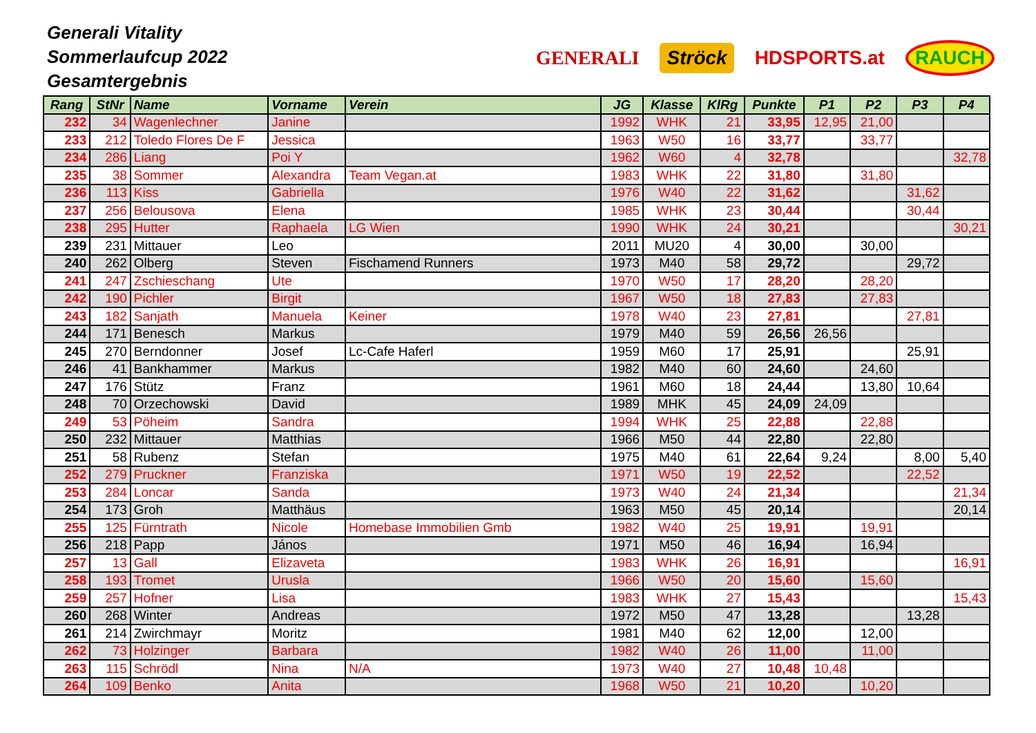Generali Vitality
Sommerlaufcup 2022
Gesamtergebnis
GENERALI Ströck HDSPORTS.at RAUCH
| Rang | StNr | Name | Vorname | Verein | JG | Klasse | KlRg | Punkte | P1 | P2 | P3 | P4 |
| --- | --- | --- | --- | --- | --- | --- | --- | --- | --- | --- | --- | --- |
| 232 | 34 | Wagenlechner | Janine | | 1992 | WHK | 21 | 33,95 | 12,95 | 21,00 | | |
| 233 | 212 | Toledo Flores De F | Jessica | | 1963 | W50 | 16 | 33,77 | | 33,77 | | |
| 234 | 286 | Liang | Poi Y | | 1962 | W60 | 4 | 32,78 | | | | 32,78 |
| 235 | 38 | Sommer | Alexandra | Team Vegan.at | 1983 | WHK | 22 | 31,80 | | 31,80 | | |
| 236 | 113 | Kiss | Gabriella | | 1976 | W40 | 22 | 31,62 | | | 31,62 | |
| 237 | 256 | Belousova | Elena | | 1985 | WHK | 23 | 30,44 | | | 30,44 | |
| 238 | 295 | Hutter | Raphaela | LG Wien | 1990 | WHK | 24 | 30,21 | | | | 30,21 |
| 239 | 231 | Mittauer | Leo | | 2011 | MU20 | 4 | 30,00 | | 30,00 | | |
| 240 | 262 | Olberg | Steven | Fischamend Runners | 1973 | M40 | 58 | 29,72 | | | 29,72 | |
| 241 | 247 | Zschieschang | Ute | | 1970 | W50 | 17 | 28,20 | | 28,20 | | |
| 242 | 190 | Pichler | Birgit | | 1967 | W50 | 18 | 27,83 | | 27,83 | | |
| 243 | 182 | Sanjath | Manuela | Keiner | 1978 | W40 | 23 | 27,81 | | | 27,81 | |
| 244 | 171 | Benesch | Markus | | 1979 | M40 | 59 | 26,56 | 26,56 | | | |
| 245 | 270 | Berndonner | Josef | Lc-Cafe Haferl | 1959 | M60 | 17 | 25,91 | | | 25,91 | |
| 246 | 41 | Bankhammer | Markus | | 1982 | M40 | 60 | 24,60 | | 24,60 | | |
| 247 | 176 | Stütz | Franz | | 1961 | M60 | 18 | 24,44 | | 13,80 | 10,64 | |
| 248 | 70 | Orzechowski | David | | 1989 | MHK | 45 | 24,09 | 24,09 | | | |
| 249 | 53 | Pöheim | Sandra | | 1994 | WHK | 25 | 22,88 | | 22,88 | | |
| 250 | 232 | Mittauer | Matthias | | 1966 | M50 | 44 | 22,80 | | 22,80 | | |
| 251 | 58 | Rubenz | Stefan | | 1975 | M40 | 61 | 22,64 | 9,24 | | 8,00 | 5,40 |
| 252 | 279 | Pruckner | Franziska | | 1971 | W50 | 19 | 22,52 | | | 22,52 | |
| 253 | 284 | Loncar | Sanda | | 1973 | W40 | 24 | 21,34 | | | | 21,34 |
| 254 | 173 | Groh | Matthäus | | 1963 | M50 | 45 | 20,14 | | | | 20,14 |
| 255 | 125 | Fürntrath | Nicole | Homebase Immobilien Gmb | 1982 | W40 | 25 | 19,91 | | 19,91 | | |
| 256 | 218 | Papp | János | | 1971 | M50 | 46 | 16,94 | | 16,94 | | |
| 257 | 13 | Gall | Elizaveta | | 1983 | WHK | 26 | 16,91 | | | | 16,91 |
| 258 | 193 | Tromet | Urusla | | 1966 | W50 | 20 | 15,60 | | 15,60 | | |
| 259 | 257 | Hofner | Lisa | | 1983 | WHK | 27 | 15,43 | | | | 15,43 |
| 260 | 268 | Winter | Andreas | | 1972 | M50 | 47 | 13,28 | | | 13,28 | |
| 261 | 214 | Zwirchmayr | Moritz | | 1981 | M40 | 62 | 12,00 | | 12,00 | | |
| 262 | 73 | Holzinger | Barbara | | 1982 | W40 | 26 | 11,00 | | 11,00 | | |
| 263 | 115 | Schrödl | Nina | N/A | 1973 | W40 | 27 | 10,48 | 10,48 | | | |
| 264 | 109 | Benko | Anita | | 1968 | W50 | 21 | 10,20 | | 10,20 | | |